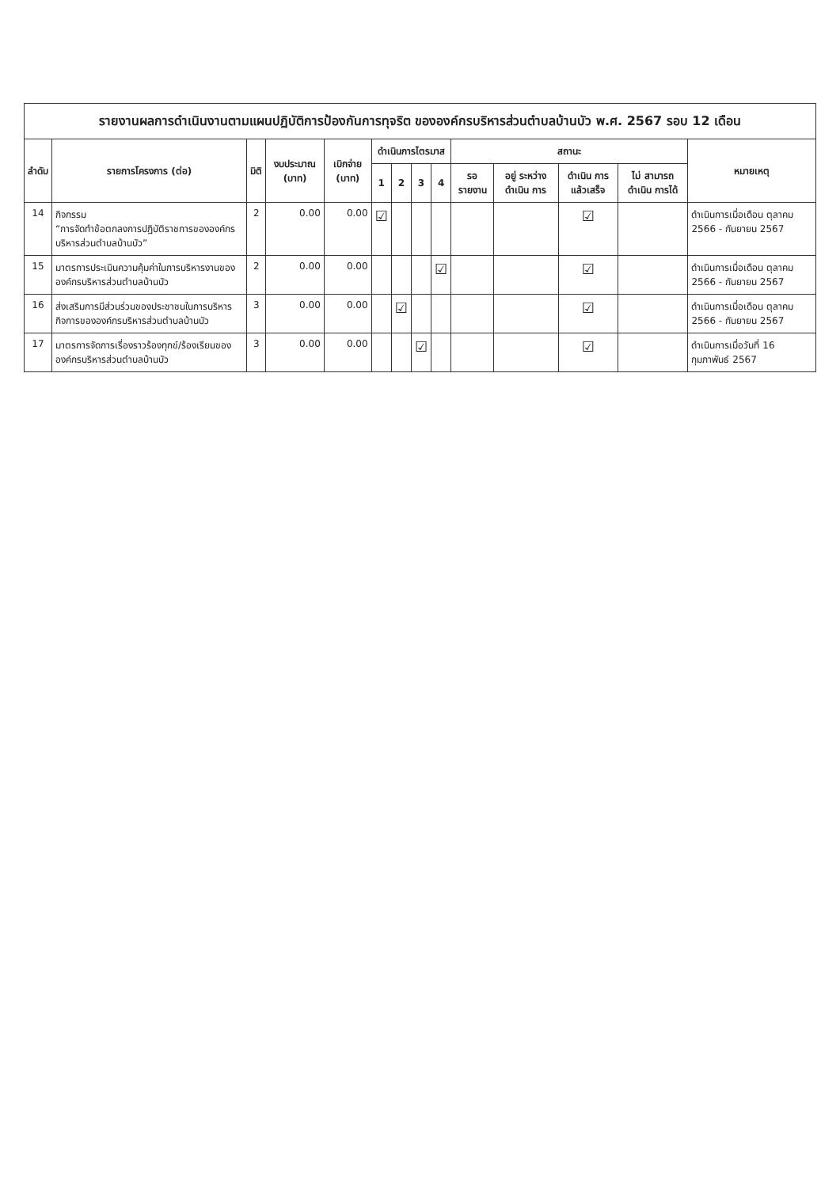รายงานผลการดำเนินงานตามแผนปฏิบัติการป้องกันการทุจริต ขององค์กรบริหารส่วนตำบลบ้านบัว พ.ศ. 2567 รอบ 12 เดือน
| ลำดับ | รายการโครงการ (ต่อ) | มิติ | งบประมาณ (บาท) | เบิกจ่าย (บาท) | ดำเนินการไตรมาส | | | | สถานะ | | | | หมายเหตุ |
| --- | --- | --- | --- | --- | --- | --- | --- | --- | --- | --- | --- | --- | --- |
| | | | | | 1 | 2 | 3 | 4 | รอ รายงาน | อยู่ ระหว่าง ดำเนิน การ | ดำเนิน การ แล้วเสร็จ | ไม่ สามารถ ดำเนิน การได้ | |
| 14 | กิจกรรม “การจัดทำข้อตกลงการปฏิบัติราชการขององค์กรบริหารส่วนตำบลบ้านบัว” | 2 | 0.00 | 0.00 | ☑ | | | | | | ☑ | | ดำเนินการเมื่อเดือน ตุลาคม 2566 - กันยายน 2567 |
| 15 | มาตรการประเมินความคุ้มค่าในการบริหารงานขององค์กรบริหารส่วนตำบลบ้านบัว | 2 | 0.00 | 0.00 | | | | ☑ | | | ☑ | | ดำเนินการเมื่อเดือน ตุลาคม 2566 - กันยายน 2567 |
| 16 | ส่งเสริมการมีส่วนร่วมของประชาชนในการบริหารกิจการขององค์กรบริหารส่วนตำบลบ้านบัว | 3 | 0.00 | 0.00 | | ☑ | | | | | ☑ | | ดำเนินการเมื่อเดือน ตุลาคม 2566 - กันยายน 2567 |
| 17 | มาตรการจัดการเรื่องราวร้องทุกข์/ร้องเรียนขององค์กรบริหารส่วนตำบลบ้านบัว | 3 | 0.00 | 0.00 | | | ☑ | | | | ☑ | | ดำเนินการเมื่อวันที่ 16 กุมภาพันธ์ 2567 |